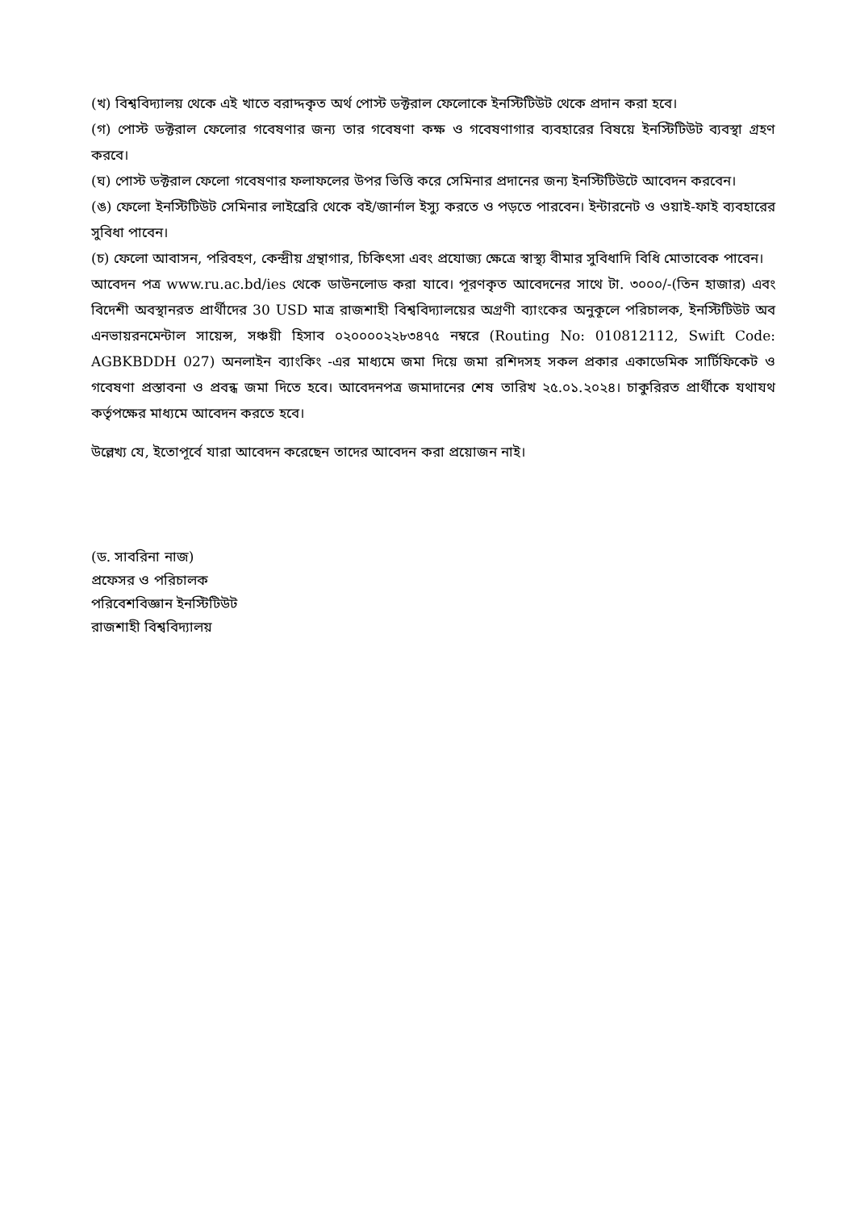(খ) বিশ্ববিদ্যালয় থেকে এই খাতে বরাদ্দকৃত অর্থ পোস্ট ডক্টরাল ফেলোকে ইনস্টিটিউট থেকে প্রদান করা হবে।
(গ) পোস্ট ডক্টরাল ফেলোর গবেষণার জন্য তার গবেষণা কক্ষ ও গবেষণাগার ব্যবহারের বিষয়ে ইনস্টিটিউট ব্যবস্থা গ্রহণ করবে।
(ঘ) পোস্ট ডক্টরাল ফেলো গবেষণার ফলাফলের উপর ভিত্তি করে সেমিনার প্রদানের জন্য ইনস্টিটিউটে আবেদন করবেন।
(ঙ) ফেলো ইনস্টিটিউট সেমিনার লাইব্রেরি থেকে বই/জার্নাল ইস্যু করতে ও পড়তে পারবেন। ইন্টারনেট ও ওয়াই-ফাই ব্যবহারের সুবিধা পাবেন।
(চ) ফেলো আবাসন, পরিবহণ, কেন্দ্রীয় গ্রন্থাগার, চিকিৎসা এবং প্রযোজ্য ক্ষেত্রে স্বাস্থ্য বীমার সুবিধাদি বিধি মোতাবেক পাবেন।
আবেদন পত্র www.ru.ac.bd/ies থেকে ডাউনলোড করা যাবে। পূরণকৃত আবেদনের সাথে টা. ৩০০০/-(তিন হাজার) এবং বিদেশী অবস্থানরত প্রার্থীদের 30 USD মাত্র রাজশাহী বিশ্ববিদ্যালয়ের অগ্রণী ব্যাংকের অনুকূলে পরিচালক, ইনস্টিটিউট অব এনভায়রনমেন্টাল সায়েন্স, সঞ্চয়ী হিসাব ০২০০০০২২৮৩৪৭৫ নম্বরে (Routing No: 010812112, Swift Code: AGBKBDDH 027) অনলাইন ব্যাংকিং -এর মাধ্যমে জমা দিয়ে জমা রশিদসহ সকল প্রকার একাডেমিক সার্টিফিকেট ও গবেষণা প্রস্তাবনা ও প্রবন্ধ জমা দিতে হবে। আবেদনপত্র জমাদানের শেষ তারিখ ২৫.০১.২০২৪। চাকুরিরত প্রার্থীকে যথাযথ কর্তৃপক্ষের মাধ্যমে আবেদন করতে হবে।
উল্লেখ্য যে, ইতোপূর্বে যারা আবেদন করেছেন তাদের আবেদন করা প্রয়োজন নাই।
(ড. সাবরিনা নাজ)
প্রফেসর ও পরিচালক
পরিবেশবিজ্ঞান ইনস্টিটিউট
রাজশাহী বিশ্ববিদ্যালয়